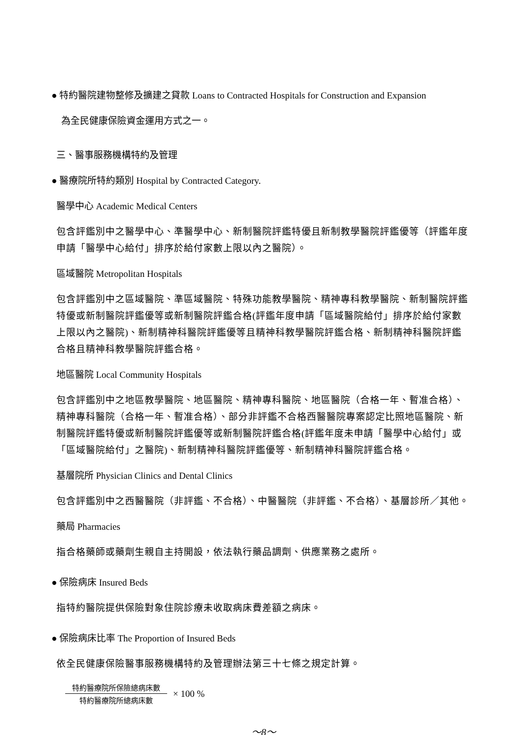● 特約醫院建物整修及擴建之貸款 Loans to Contracted Hospitals for Construction and Expansion
為全民健康保險資金運用方式之一。
三、醫事服務機構特約及管理
● 醫療院所特約類別 Hospital by Contracted Category.
醫學中心 Academic Medical Centers
包含評鑑別中之醫學中心、準醫學中心、新制醫院評鑑特優且新制教學醫院評鑑優等（評鑑年度申請「醫學中心給付」排序於給付家數上限以內之醫院）。
區域醫院 Metropolitan Hospitals
包含評鑑別中之區域醫院、準區域醫院、特殊功能教學醫院、精神專科教學醫院、新制醫院評鑑特優或新制醫院評鑑優等或新制醫院評鑑合格(評鑑年度申請「區域醫院給付」排序於給付家數上限以內之醫院)、新制精神科醫院評鑑優等且精神科教學醫院評鑑合格、新制精神科醫院評鑑合格且精神科教學醫院評鑑合格。
地區醫院 Local Community Hospitals
包含評鑑別中之地區教學醫院、地區醫院、精神專科醫院、地區醫院（合格一年、暫准合格）、精神專科醫院（合格一年、暫准合格）、部分非評鑑不合格西醫醫院專案認定比照地區醫院、新制醫院評鑑特優或新制醫院評鑑優等或新制醫院評鑑合格(評鑑年度未申請「醫學中心給付」或「區域醫院給付」之醫院)、新制精神科醫院評鑑優等、新制精神科醫院評鑑合格。
基層院所 Physician Clinics and Dental Clinics
包含評鑑別中之西醫醫院（非評鑑、不合格）、中醫醫院（非評鑑、不合格）、基層診所／其他。
藥局 Pharmacies
指合格藥師或藥劑生親自主持開設，依法執行藥品調劑、供應業務之處所。
● 保險病床 Insured Beds
指特約醫院提供保險對象住院診療未收取病床費差額之病床。
● 保險病床比率 The Proportion of Insured Beds
依全民健康保險醫事服務機構特約及管理辦法第三十七條之規定計算。
特約醫療院所保險總病床數
特約醫療院所總病床數
× 100 %
～8～